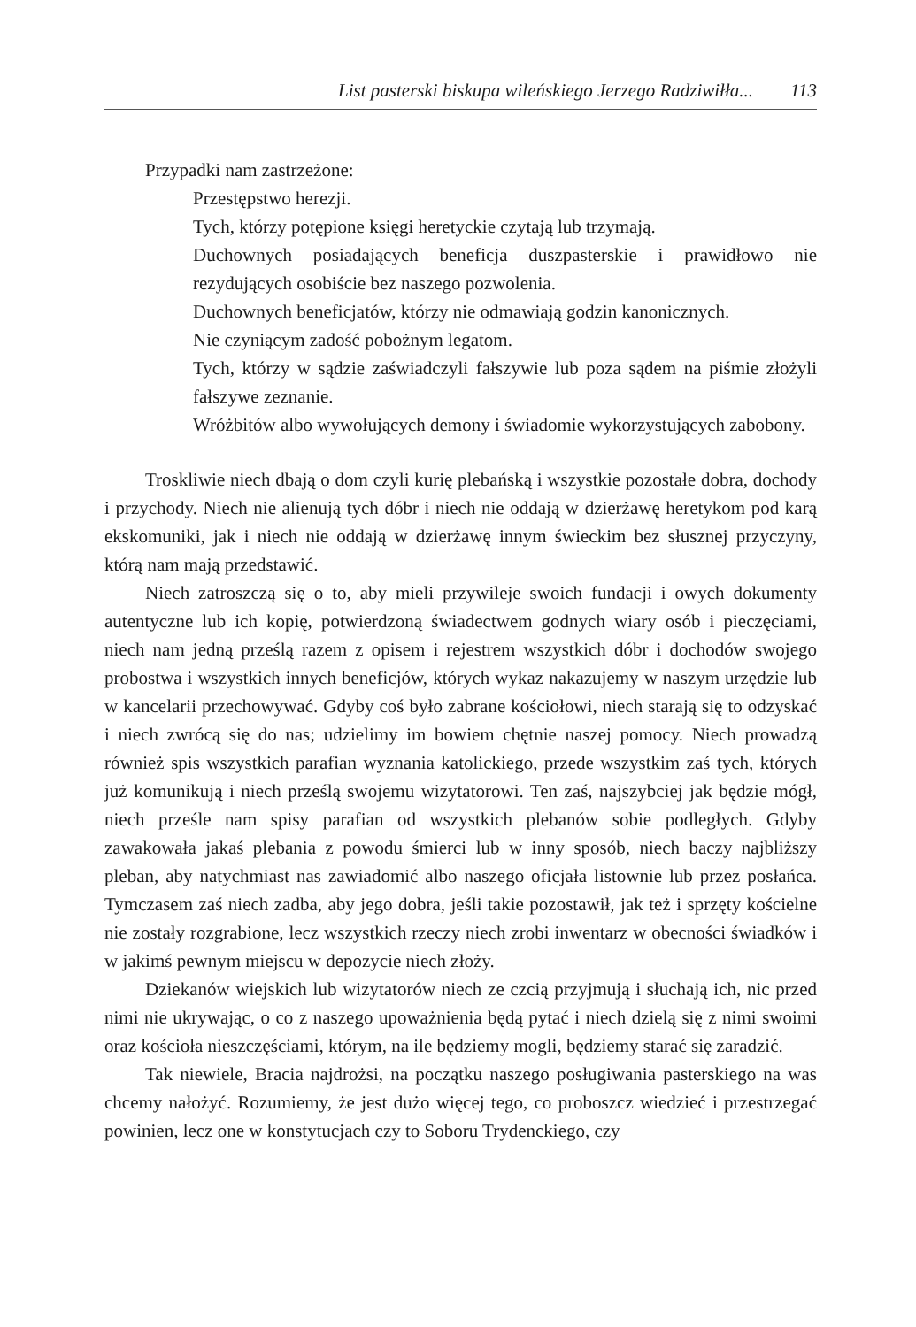List pasterski biskupa wileńskiego Jerzego Radziwiłła... 113
Przypadki nam zastrzeżone:
Przestępstwo herezji.
Tych, którzy potępione księgi heretyckie czytają lub trzymają.
Duchownych posiadających beneficja duszpasterskie i prawidłowo nie rezydujących osobiście bez naszego pozwolenia.
Duchownych beneficjatów, którzy nie odmawiają godzin kanonicznych.
Nie czyniącym zadość pobożnym legatom.
Tych, którzy w sądzie zaświadczyli fałszywie lub poza sądem na piśmie złożyli fałszywe zeznanie.
Wróżbitów albo wywołujących demony i świadomie wykorzystujących zabobony.
Troskliwie niech dbają o dom czyli kurię plebańską i wszystkie pozostałe dobra, dochody i przychody. Niech nie alienują tych dóbr i niech nie oddają w dzierżawę heretykom pod karą ekskomuniki, jak i niech nie oddają w dzierżawę innym świeckim bez słusznej przyczyny, którą nam mają przedstawić.
Niech zatroszczą się o to, aby mieli przywileje swoich fundacji i owych dokumenty autentyczne lub ich kopię, potwierdzoną świadectwem godnych wiary osób i pieczęciami, niech nam jedną prześlą razem z opisem i rejestrem wszystkich dóbr i dochodów swojego probostwa i wszystkich innych beneficjów, których wykaz nakazujemy w naszym urzędzie lub w kancelarii przechowywać. Gdyby coś było zabrane kościołowi, niech starają się to odzyskać i niech zwrócą się do nas; udzielimy im bowiem chętnie naszej pomocy. Niech prowadzą również spis wszystkich parafian wyznania katolickiego, przede wszystkim zaś tych, których już komunikują i niech prześlą swojemu wizytatorowi. Ten zaś, najszybciej jak będzie mógł, niech prześle nam spisy parafian od wszystkich plebanów sobie podległych. Gdyby zawakowała jakaś plebania z powodu śmierci lub w inny sposób, niech baczy najbliższy pleban, aby natychmiast nas zawiadomić albo naszego oficjała listownie lub przez posłańca. Tymczasem zaś niech zadba, aby jego dobra, jeśli takie pozostawił, jak też i sprzęty kościelne nie zostały rozgrabione, lecz wszystkich rzeczy niech zrobi inwentarz w obecności świadków i w jakimś pewnym miejscu w depozycie niech złoży.
Dziekanów wiejskich lub wizytatorów niech ze czcią przyjmują i słuchają ich, nic przed nimi nie ukrywając, o co z naszego upoważnienia będą pytać i niech dzielą się z nimi swoimi oraz kościoła nieszczęściami, którym, na ile będziemy mogli, będziemy starać się zaradzić.
Tak niewiele, Bracia najdrożsi, na początku naszego posługiwania pasterskiego na was chcemy nałożyć. Rozumiemy, że jest dużo więcej tego, co proboszcz wiedzieć i przestrzegać powinien, lecz one w konstytucjach czy to Soboru Trydenckiego, czy